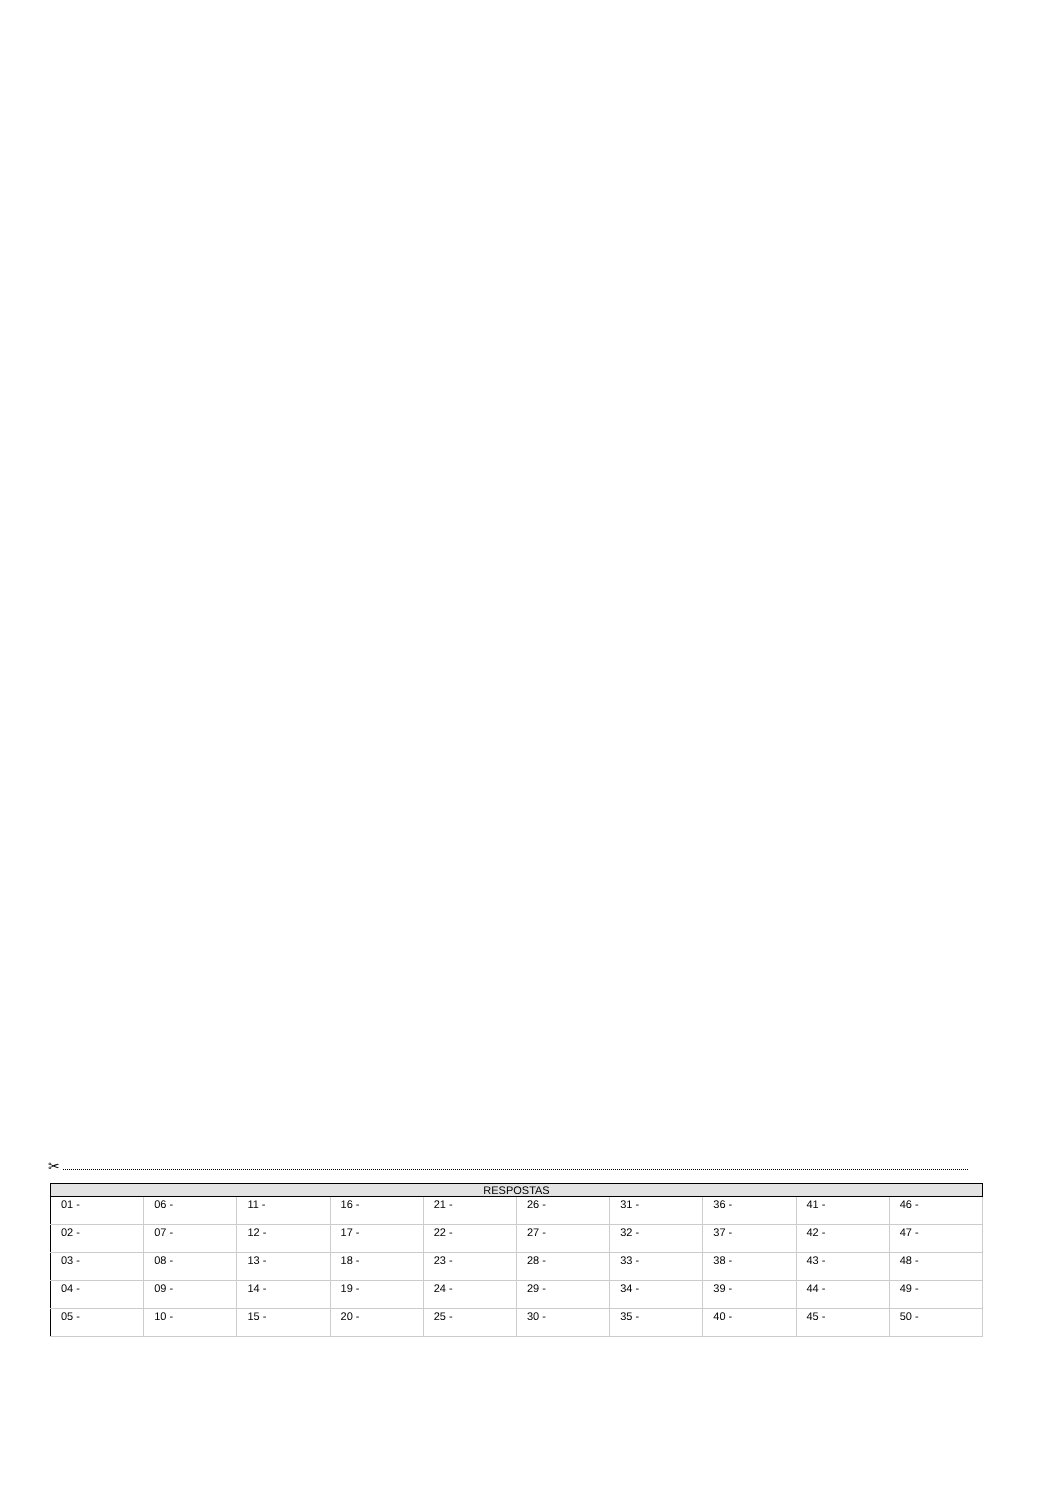✂
| RESPOSTAS | | | | | | | | | |
| --- | --- | --- | --- | --- | --- | --- | --- | --- | --- |
| 01 - | 06 - | 11 - | 16 - | 21 - | 26 - | 31 - | 36 - | 41 - | 46 - |
| 02 - | 07 - | 12 - | 17 - | 22 - | 27 - | 32 - | 37 - | 42 - | 47 - |
| 03 - | 08 - | 13 - | 18 - | 23 - | 28 - | 33 - | 38 - | 43 - | 48 - |
| 04 - | 09 - | 14 - | 19 - | 24 - | 29 - | 34 - | 39 - | 44 - | 49 - |
| 05 - | 10 - | 15 - | 20 - | 25 - | 30 - | 35 - | 40 - | 45 - | 50 - |